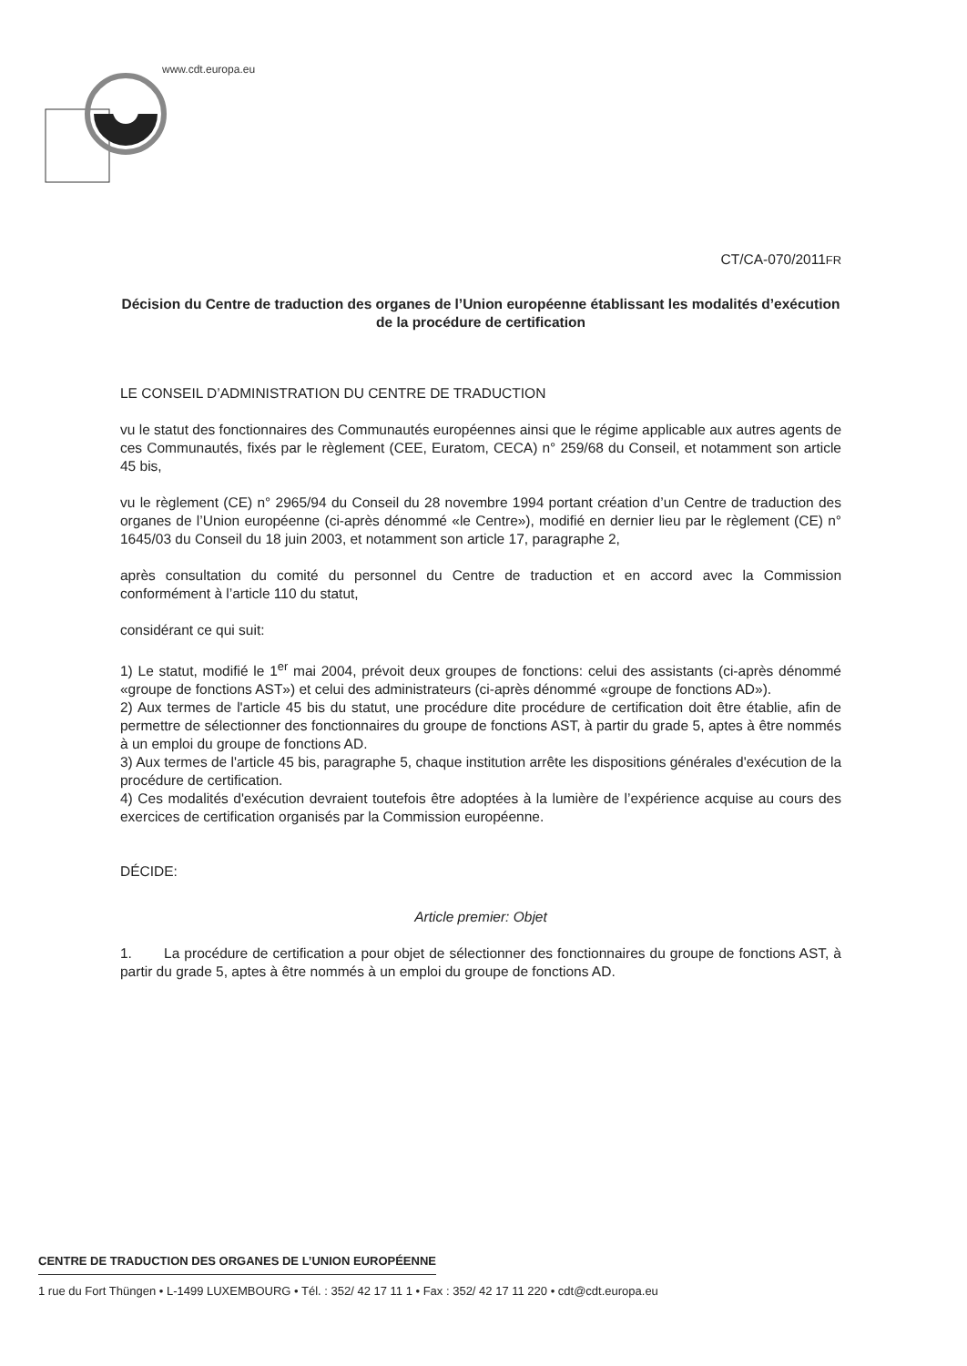www.cdt.europa.eu
CT/CA-070/2011FR
Décision du Centre de traduction des organes de l’Union européenne établissant les modalités d’exécution de la procédure de certification
LE CONSEIL D’ADMINISTRATION DU CENTRE DE TRADUCTION
vu le statut des fonctionnaires des Communautés européennes ainsi que le régime applicable aux autres agents de ces Communautés, fixés par le règlement (CEE, Euratom, CECA) n° 259/68 du Conseil, et notamment son article 45 bis,
vu le règlement (CE) n° 2965/94 du Conseil du 28 novembre 1994 portant création d’un Centre de traduction des organes de l’Union européenne (ci-après dénommé «le Centre»), modifié en dernier lieu par le règlement (CE) n° 1645/03 du Conseil du 18 juin 2003, et notamment son article 17, paragraphe 2,
après consultation du comité du personnel du Centre de traduction et en accord avec la Commission conformément à l’article 110 du statut,
considérant ce qui suit:
1) Le statut, modifié le 1<sup>er</sup> mai 2004, prévoit deux groupes de fonctions: celui des assistants (ci-après dénommé «groupe de fonctions AST») et celui des administrateurs (ci-après dénommé «groupe de fonctions AD»).
2) Aux termes de l'article 45 bis du statut, une procédure dite procédure de certification doit être établie, afin de permettre de sélectionner des fonctionnaires du groupe de fonctions AST, à partir du grade 5, aptes à être nommés à un emploi du groupe de fonctions AD.
3) Aux termes de l'article 45 bis, paragraphe 5, chaque institution arrête les dispositions générales d'exécution de la procédure de certification.
4) Ces modalités d'exécution devraient toutefois être adoptées à la lumière de l’expérience acquise au cours des exercices de certification organisés par la Commission européenne.
DÉCIDE:
Article premier: Objet
1. La procédure de certification a pour objet de sélectionner des fonctionnaires du groupe de fonctions AST, à partir du grade 5, aptes à être nommés à un emploi du groupe de fonctions AD.
CENTRE DE TRADUCTION DES ORGANES DE L’UNION EUROPÉENNE
1 rue du Fort Thüngen • L-1499 LUXEMBOURG • Tél. : 352/ 42 17 11 1 • Fax : 352/ 42 17 11 220 • cdt@cdt.europa.eu